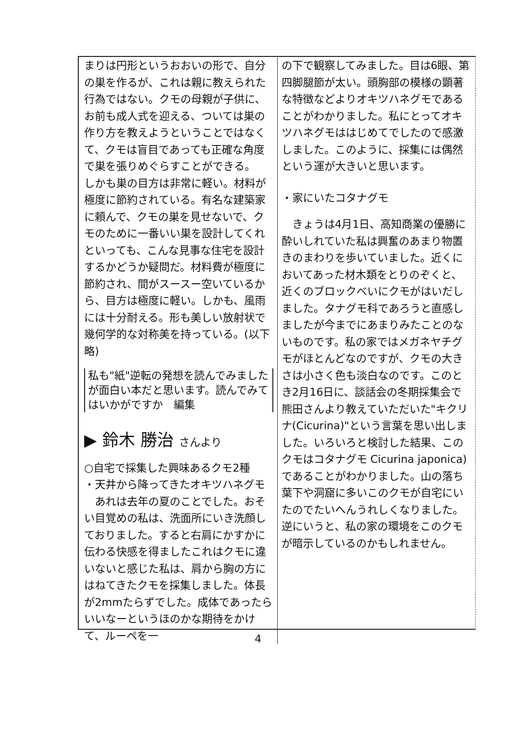まりは円形というおおいの形で、自分の巣を作るが、これは親に教えられた行為ではない。クモの母親が子供に、お前も成人式を迎える、ついては巣の作り方を教えようということではなくて、クモは盲目であっても正確な角度で巣を張りめぐらすことができる。
しかも巣の目方は非常に軽い。材料が極度に節約されている。有名な建築家に頼んで、クモの巣を見せないで、クモのために一番いい巣を設計してくれといっても、こんな見事な住宅を設計するかどうか疑問だ。材料費が極度に節約され、間がスースー空いているから、目方は極度に軽い。しかも、風雨には十分耐える。形も美しい放射状で幾何学的な対称美を持っている。(以下 略)
私も"紙"逆転の発想を読んでみましたが面白い本だと思います。読んでみてはいかがですか　編集
▶ 鈴木 勝治 さんより
○自宅で採集した興味あるクモ2種
・天井から降ってきたオキツハネグモ
　あれは去年の夏のことでした。おそい目覚めの私は、洗面所にいき洗顔しておりました。すると右肩にかすかに伝わる快感を得ましたこれはクモに違いないと感じた私は、肩から胸の方にはねてきたクモを採集しました。体長が2mmたらずでした。成体であったらいいなーというほのかな期待をかけて、ルーペを一
の下で観察してみました。目は6眼、第四脚腿節が太い。頭胸部の模様の顕著な特徴などよりオキツハネグモであることがわかりました。私にとってオキツハネグモははじめてでしたので感激しました。このように、採集には偶然という運が大きいと思います。
・家にいたコタナグモ
　きょうは4月1日、高知商業の優勝に酔いしれていた私は興奮のあまり物置きのまわりを歩いていました。近くにおいてあった材木類をとりのぞくと、近くのブロックべいにクモがはいだしました。タナグモ科であろうと直感しましたが今までにあまりみたことのないものです。私の家ではメガネヤチグモがほとんどなのですが、クモの大きさは小さく色も淡白なのです。このとき2月16日に、談話会の冬期採集会で熊田さんより教えていただいた"キクリナ(Cicurina)"という言葉を思い出しました。いろいろと検討した結果、このクモはコタナグモ Cicurina japonica)であることがわかりました。山の落ち葉下や洞窟に多いこのクモが自宅にいたのでたいへんうれしくなりました。逆にいうと、私の家の環境をこのクモが暗示しているのかもしれません。
4